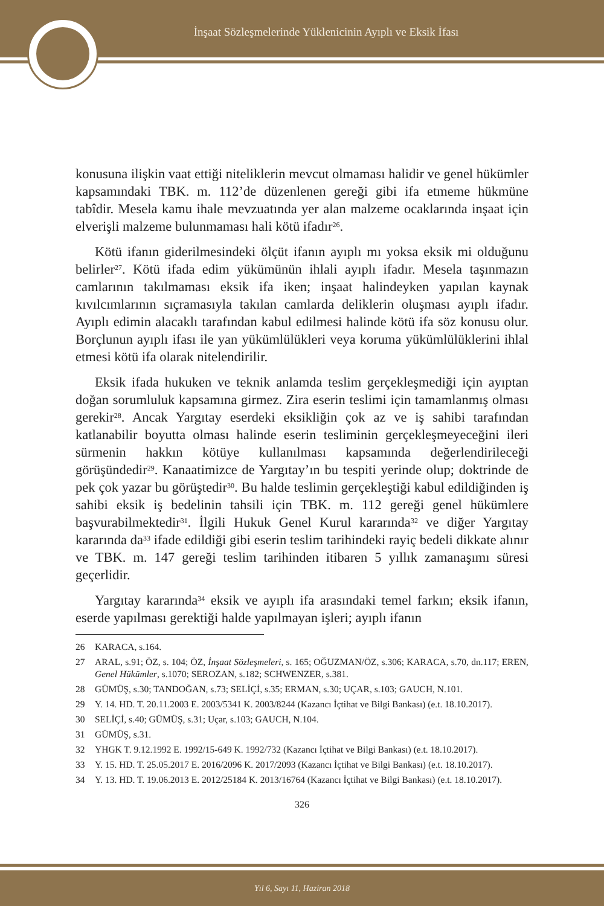İnşaat Sözleşmelerinde Yüklenicinin Ayıplı ve Eksik İfası
konusuna ilişkin vaat ettiği niteliklerin mevcut olmaması halidir ve genel hükümler kapsamındaki TBK. m. 112’de düzenlenen gereği gibi ifa etmeme hükmüne tabîdir. Mesela kamu ihale mevzuatında yer alan malzeme ocaklarında inşaat için elverişli malzeme bulunmaması hali kötü ifadır<sup>26</sup>.
Kötü ifanın giderilmesindeki ölçüt ifanın ayıplı mı yoksa eksik mi olduğunu belirler<sup>27</sup>. Kötü ifada edim yükümünün ihlali ayıplı ifadır. Mesela taşınmazın camlarının takılmaması eksik ifa iken; inşaat halindeyken yapılan kaynak kıvılcımlarının sıçramasıyla takılan camlarda deliklerin oluşması ayıplı ifadır. Ayıplı edimin alacaklı tarafından kabul edilmesi halinde kötü ifa söz konusu olur. Borçlunun ayıplı ifası ile yan yükümlülükleri veya koruma yükümlülüklerini ihlal etmesi kötü ifa olarak nitelendirilir.
Eksik ifada hukuken ve teknik anlamda teslim gerçekleşmediği için ayıptan doğan sorumluluk kapsamına girmez. Zira eserin teslimi için tamamlanmış olması gerekir<sup>28</sup>. Ancak Yargıtay eserdeki eksikliğin çok az ve iş sahibi tarafından katlanabilir boyutta olması halinde eserin tesliminin gerçekleşmeyeceğini ileri sürmenin hakkın kötüye kullanılması kapsamında değerlendirileceği görüşündedir<sup>29</sup>. Kanaatimizce de Yargıtay’ın bu tespiti yerinde olup; doktrinde de pek çok yazar bu görüştedir<sup>30</sup>. Bu halde teslimin gerçekleştiği kabul edildiğinden iş sahibi eksik iş bedelinin tahsili için TBK. m. 112 gereği genel hükümlere başvurabilmektedir<sup>31</sup>. İlgili Hukuk Genel Kurul kararında<sup>32</sup> ve diğer Yargıtay kararında da<sup>33</sup> ifade edildiği gibi eserin teslim tarihindeki rayiç bedeli dikkate alınır ve TBK. m. 147 gereği teslim tarihinden itibaren 5 yıllık zamanaşımı süresi geçerlidir.
Yargıtay kararında<sup>34</sup> eksik ve ayıplı ifa arasındaki temel farkın; eksik ifanın, eserde yapılması gerektiği halde yapılmayan işleri; ayıplı ifanın
26 KARACA, s.164.
27 ARAL, s.91; ÖZ, s. 104; ÖZ, İnşaat Sözleşmeleri, s. 165; OĞUZMAN/ÖZ, s.306; KARACA, s.70, dn.117; EREN, Genel Hükümler, s.1070; SEROZAN, s.182; SCHWENZER, s.381.
28 GÜMÜŞ, s.30; TANDOĞAN, s.73; SELİÇİ, s.35; ERMAN, s.30; UÇAR, s.103; GAUCH, N.101.
29 Y. 14. HD. T. 20.11.2003 E. 2003/5341 K. 2003/8244 (Kazancı İçtihat ve Bilgi Bankası) (e.t. 18.10.2017).
30 SELİÇİ, s.40; GÜMÜŞ, s.31; Uçar, s.103; GAUCH, N.104.
31 GÜMÜŞ, s.31.
32 YHGK T. 9.12.1992 E. 1992/15-649 K. 1992/732 (Kazancı İçtihat ve Bilgi Bankası) (e.t. 18.10.2017).
33 Y. 15. HD. T. 25.05.2017 E. 2016/2096 K. 2017/2093 (Kazancı İçtihat ve Bilgi Bankası) (e.t. 18.10.2017).
34 Y. 13. HD. T. 19.06.2013 E. 2012/25184 K. 2013/16764 (Kazancı İçtihat ve Bilgi Bankası) (e.t. 18.10.2017).
326
Yıl 6, Sayı 11, Haziran 2018